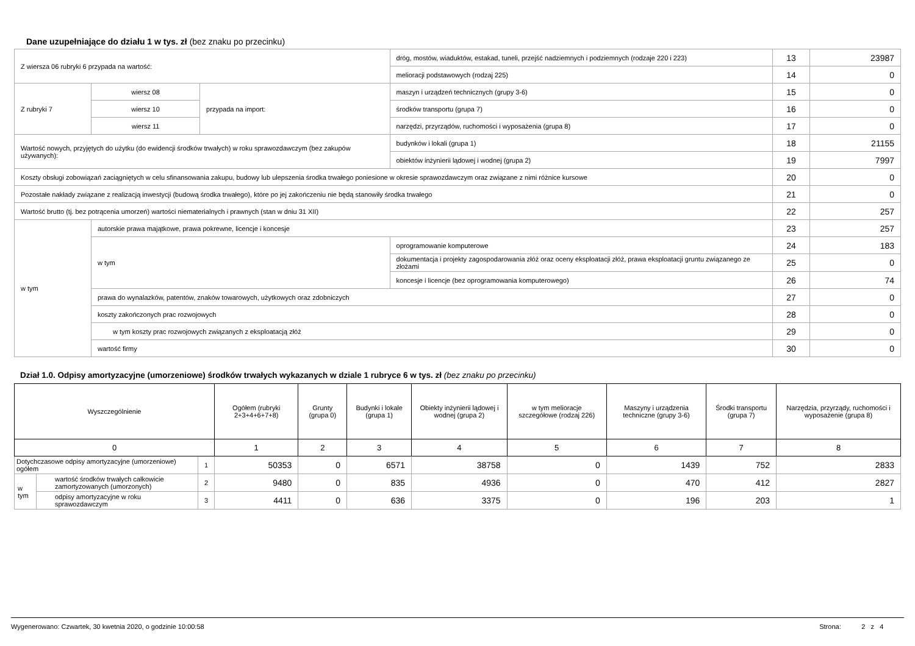Dane uzupełniające do działu 1 w tys. zł (bez znaku po przecinku)
| Z wiersza 06 rubryki 6 przypada na wartość: | | | dróg, mostów, wiaduktów, estakad, tuneli, przejść nadziemnych i podziemnych (rodzaje 220 i 223) | 13 | 23987 |
| | | | melioracji podstawowych (rodzaj 225) | 14 | 0 |
| Z rubryki 7 | wiersz 08 | przypada na import: | maszyn i urządzeń technicznych (grupy 3-6) | 15 | 0 |
| | wiersz 10 | | środków transportu (grupa 7) | 16 | 0 |
| | wiersz 11 | | narzędzi, przyrządów, ruchomości i wyposażenia (grupa 8) | 17 | 0 |
| Wartość nowych, przyjętych do użytku (do ewidencji środków trwałych) w roku sprawozdawczym (bez zakupów używanych): | | | budynków i lokali (grupa 1) | 18 | 21155 |
| | | | obiektów inżynierii lądowej i wodnej (grupa 2) | 19 | 7997 |
| Koszty obsługi zobowiązań zaciągniętych w celu sfinansowania zakupu, budowy lub ulepszenia środka trwałego poniesione w okresie sprawozdawczym oraz związane z nimi różnice kursowe | | | | 20 | 0 |
| Pozostałe nakłady związane z realizacją inwestycji (budową środka trwałego), które po jej zakończeniu nie będą stanowiły środka trwałego | | | | 21 | 0 |
| Wartość brutto (tj. bez potrącenia umorzeń) wartości niematerialnych i prawnych (stan w dniu 31 XII) | | | | 22 | 257 |
| w tym | autorskie prawa majątkowe, prawa pokrewne, licencje i koncesje | | | 23 | 257 |
| | w tym | | oprogramowanie komputerowe | 24 | 183 |
| | | | dokumentacja i projekty zagospodarowania złóż oraz oceny eksploatacji złóż, prawa eksploatacji gruntu związanego ze złożami | 25 | 0 |
| | | | koncesje i licencje (bez oprogramowania komputerowego) | 26 | 74 |
| | prawa do wynalazków, patentów, znaków towarowych, użytkowych oraz zdobniczych | | | 27 | 0 |
| | koszty zakończonych prac rozwojowych | | | 28 | 0 |
| | w tym koszty prac rozwojowych związanych z eksploatacją złóż | | | 29 | 0 |
| | wartość firmy | | | 30 | 0 |
Dział 1.0. Odpisy amortyzacyjne (umorzeniowe) środków trwałych wykazanych w dziale 1 rubryce 6 w tys. zł (bez znaku po przecinku)
| Wyszczególnienie | | | Ogółem (rubryki 2+3+4+6+7+8) | Grunty (grupa 0) | Budynki i lokale (grupa 1) | Obiekty inżynierii lądowej i wodnej (grupa 2) | w tym melioracje szczegółowe (rodzaj 226) | Maszyny i urządzenia techniczne (grupy 3-6) | Środki transportu (grupa 7) | Narzędzia, przyrządy, ruchomości i wyposażenie (grupa 8) |
| --- | --- | --- | --- | --- | --- | --- | --- | --- | --- | --- |
| 0 | | | 1 | 2 | 3 | 4 | 5 | 6 | 7 | 8 |
| Dotychczasowe odpisy amortyzacyjne (umorzeniowe) ogółem | | 1 | 50353 | 0 | 6571 | 38758 | 0 | 1439 | 752 | 2833 |
| w tym | wartość środków trwałych całkowicie zamortyzowanych (umorzonych) | 2 | 9480 | 0 | 835 | 4936 | 0 | 470 | 412 | 2827 |
| | odpisy amortyzacyjne w roku sprawozdawczym | 3 | 4411 | 0 | 636 | 3375 | 0 | 196 | 203 | 1 |
Wygenerowano: Czwartek, 30 kwetnia 2020, o godzinie 10:00:58 Strona: 2 z 4